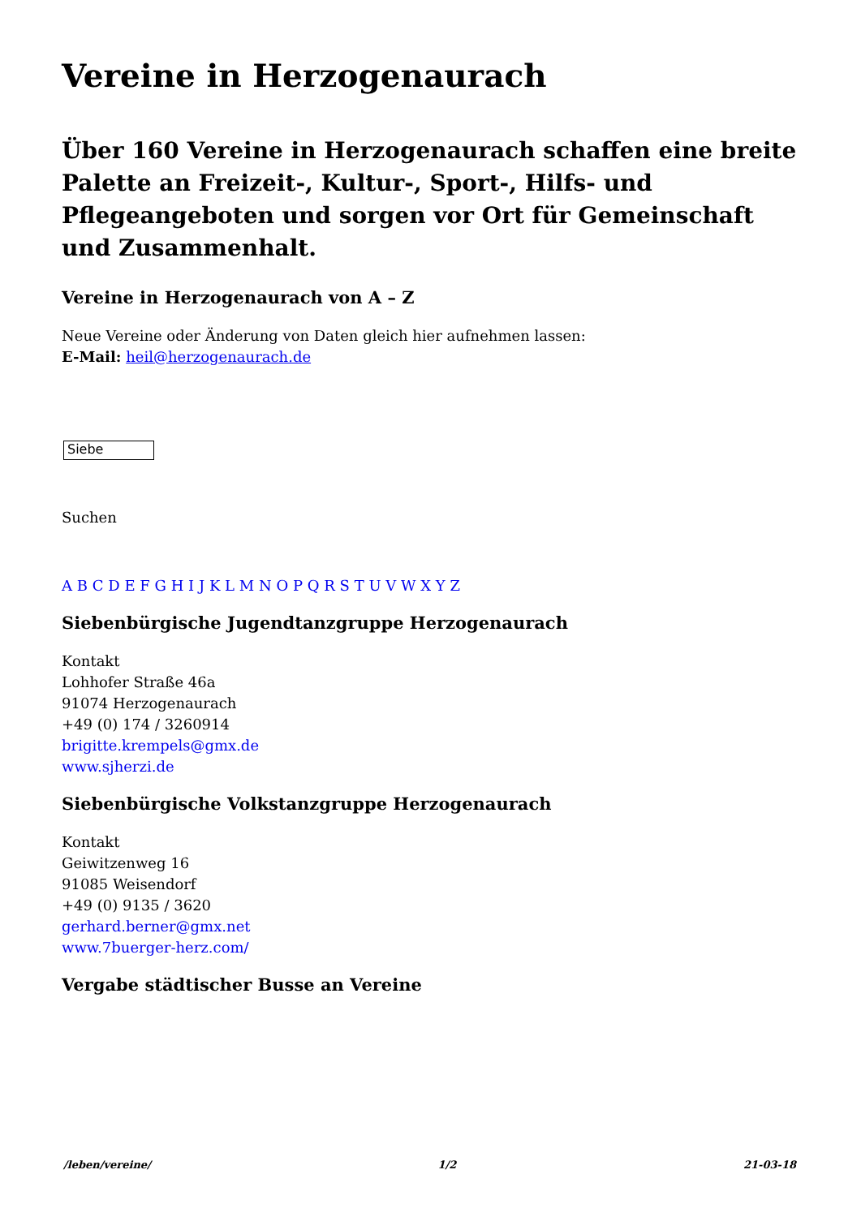Vereine in Herzogenaurach
Über 160 Vereine in Herzogenaurach schaffen eine breite Palette an Freizeit-, Kultur-, Sport-, Hilfs- und Pflegeangeboten und sorgen vor Ort für Gemeinschaft und Zusammenhalt.
Vereine in Herzogenaurach von A – Z
Neue Vereine oder Änderung von Daten gleich hier aufnehmen lassen:
E-Mail: heil@herzogenaurach.de
Siebe
Suchen
A B C D E F G H I J K L M N O P Q R S T U V W X Y Z
Siebenbürgische Jugendtanzgruppe Herzogenaurach
Kontakt
Lohhofer Straße 46a
91074 Herzogenaurach
+49 (0) 174 / 3260914
brigitte.krempels@gmx.de
www.sjherzi.de
Siebenbürgische Volkstanzgruppe Herzogenaurach
Kontakt
Geiwitzenweg 16
91085 Weisendorf
+49 (0) 9135 / 3620
gerhard.berner@gmx.net
www.7buerger-herz.com/
Vergabe städtischer Busse an Vereine
/leben/vereine/ 1/2 21-03-18